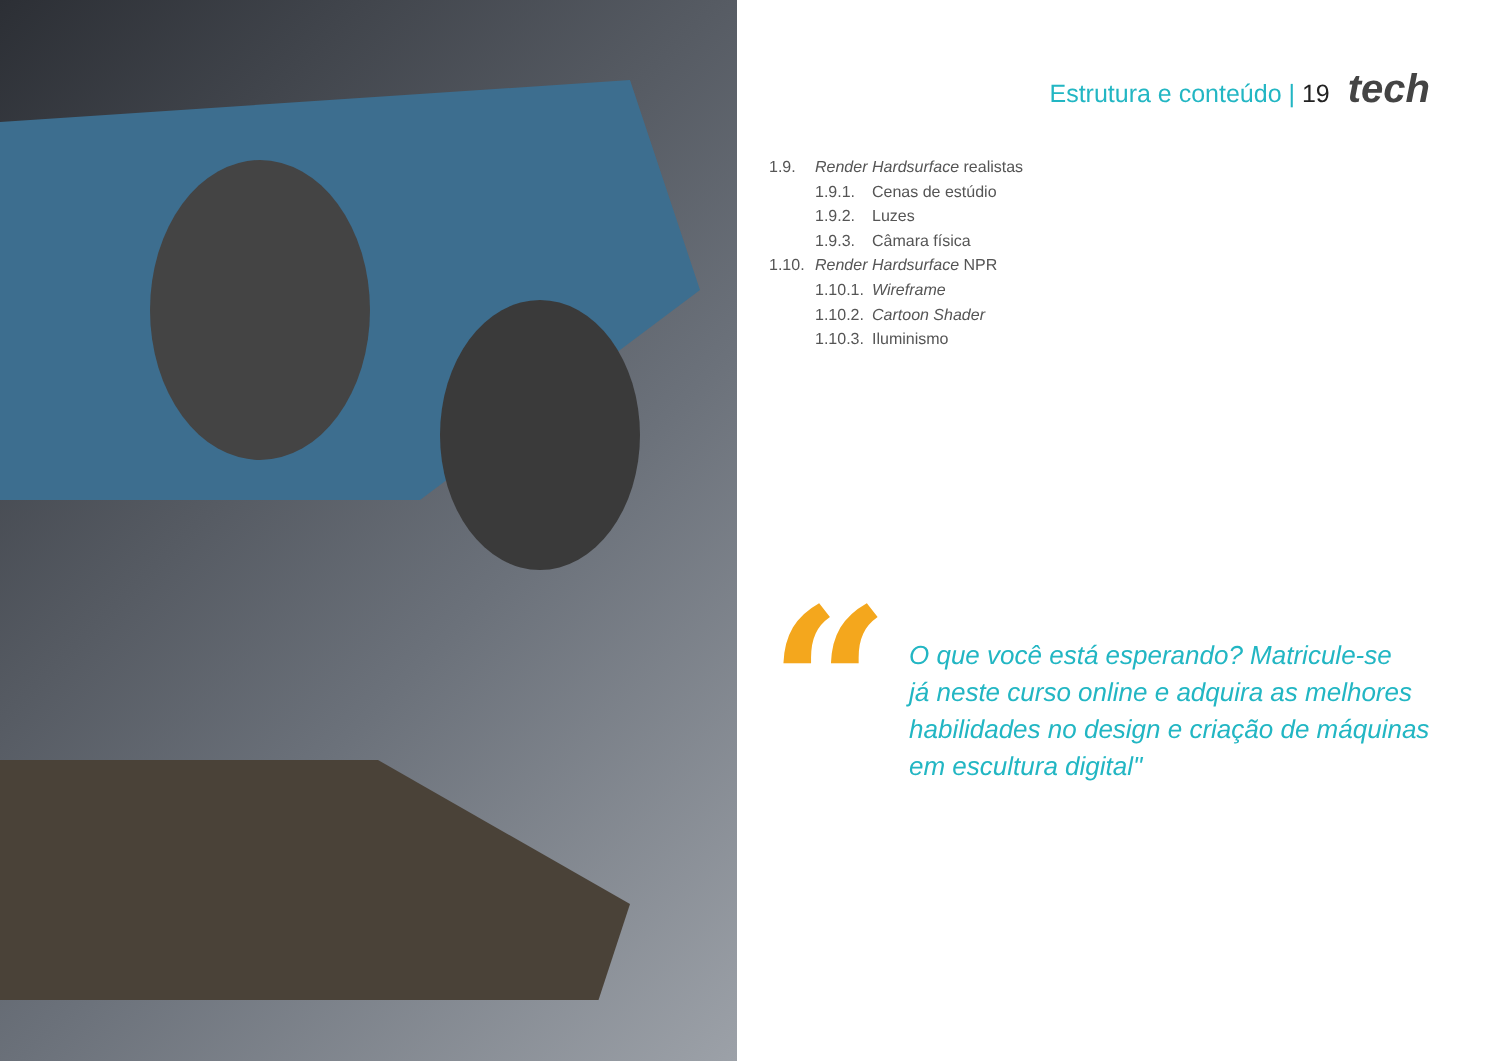Estrutura e conteúdo | 19 tech
1.9. Render Hardsurface realistas
1.9.1. Cenas de estúdio
1.9.2. Luzes
1.9.3. Câmara física
1.10. Render Hardsurface NPR
1.10.1. Wireframe
1.10.2. Cartoon Shader
1.10.3. Iluminismo
“
O que você está esperando? Matricule-se
já neste curso online e adquira as melhores
habilidades no design e criação de máquinas
em escultura digital"